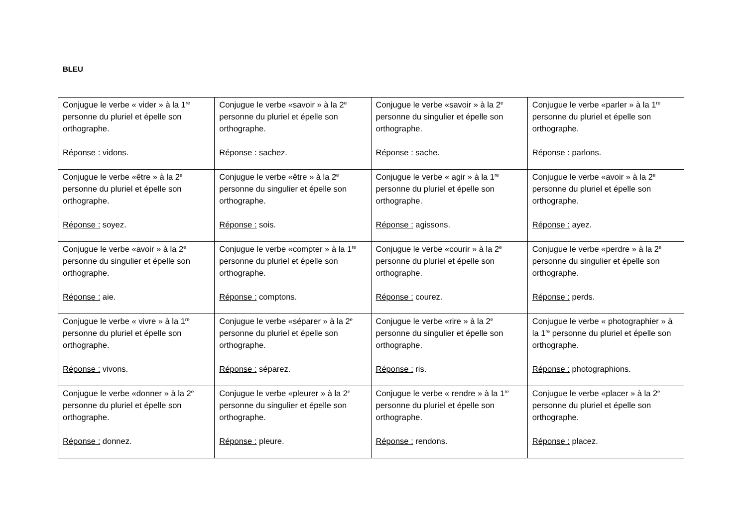BLEU
| Conjugue le verbe « vider » à la 1<sup>re</sup> personne du pluriel et épelle son orthographe. Réponse : vidons. | Conjugue le verbe «savoir » à la 2<sup>e</sup> personne du pluriel et épelle son orthographe. Réponse : sachez. | Conjugue le verbe «savoir » à la 2<sup>e</sup> personne du singulier et épelle son orthographe. Réponse : sache. | Conjugue le verbe «parler » à la 1<sup>re</sup> personne du pluriel et épelle son orthographe. Réponse : parlons. |
| Conjugue le verbe «être » à la 2<sup>e</sup> personne du pluriel et épelle son orthographe. Réponse : soyez. | Conjugue le verbe «être » à la 2<sup>e</sup> personne du singulier et épelle son orthographe. Réponse : sois. | Conjugue le verbe « agir » à la 1<sup>re</sup> personne du pluriel et épelle son orthographe. Réponse : agissons. | Conjugue le verbe «avoir » à la 2<sup>e</sup> personne du pluriel et épelle son orthographe. Réponse : ayez. |
| Conjugue le verbe «avoir » à la 2<sup>e</sup> personne du singulier et épelle son orthographe. Réponse : aie. | Conjugue le verbe «compter » à la 1<sup>re</sup> personne du pluriel et épelle son orthographe. Réponse : comptons. | Conjugue le verbe «courir » à la 2<sup>e</sup> personne du pluriel et épelle son orthographe. Réponse : courez. | Conjugue le verbe «perdre » à la 2<sup>e</sup> personne du singulier et épelle son orthographe. Réponse : perds. |
| Conjugue le verbe « vivre » à la 1<sup>re</sup> personne du pluriel et épelle son orthographe. Réponse : vivons. | Conjugue le verbe «séparer » à la 2<sup>e</sup> personne du pluriel et épelle son orthographe. Réponse : séparez. | Conjugue le verbe «rire » à la 2<sup>e</sup> personne du singulier et épelle son orthographe. Réponse : ris. | Conjugue le verbe « photographier » à la 1<sup>re</sup> personne du pluriel et épelle son orthographe. Réponse : photographions. |
| Conjugue le verbe «donner » à la 2<sup>e</sup> personne du pluriel et épelle son orthographe. Réponse : donnez. | Conjugue le verbe «pleurer » à la 2<sup>e</sup> personne du singulier et épelle son orthographe. Réponse : pleure. | Conjugue le verbe « rendre » à la 1<sup>re</sup> personne du pluriel et épelle son orthographe. Réponse : rendons. | Conjugue le verbe «placer » à la 2<sup>e</sup> personne du pluriel et épelle son orthographe. Réponse : placez. |